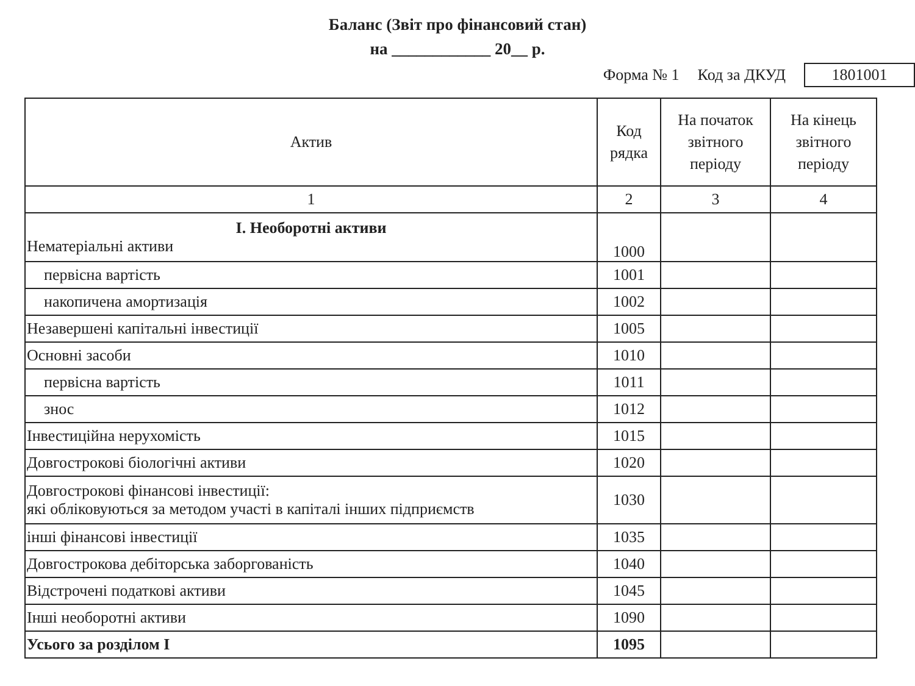Баланс (Звіт про фінансовий стан)
на ____________ 20__ р.
Форма № 1 Код за ДКУД 1801001
| Актив | Код рядка | На початок звітного періоду | На кінець звітного періоду |
| --- | --- | --- | --- |
| 1 | 2 | 3 | 4 |
| І. Необоротні активи Нематеріальні активи | 1000 | | |
| первісна вартість | 1001 | | |
| накопичена амортизація | 1002 | | |
| Незавершені капітальні інвестиції | 1005 | | |
| Основні засоби | 1010 | | |
| первісна вартість | 1011 | | |
| знос | 1012 | | |
| Інвестиційна нерухомість | 1015 | | |
| Довгострокові біологічні активи | 1020 | | |
| Довгострокові фінансові інвестиції: які обліковуються за методом участі в капіталі інших підприємств | 1030 | | |
| інші фінансові інвестиції | 1035 | | |
| Довгострокова дебіторська заборгованість | 1040 | | |
| Відстрочені податкові активи | 1045 | | |
| Інші необоротні активи | 1090 | | |
| Усього за розділом І | 1095 | | |